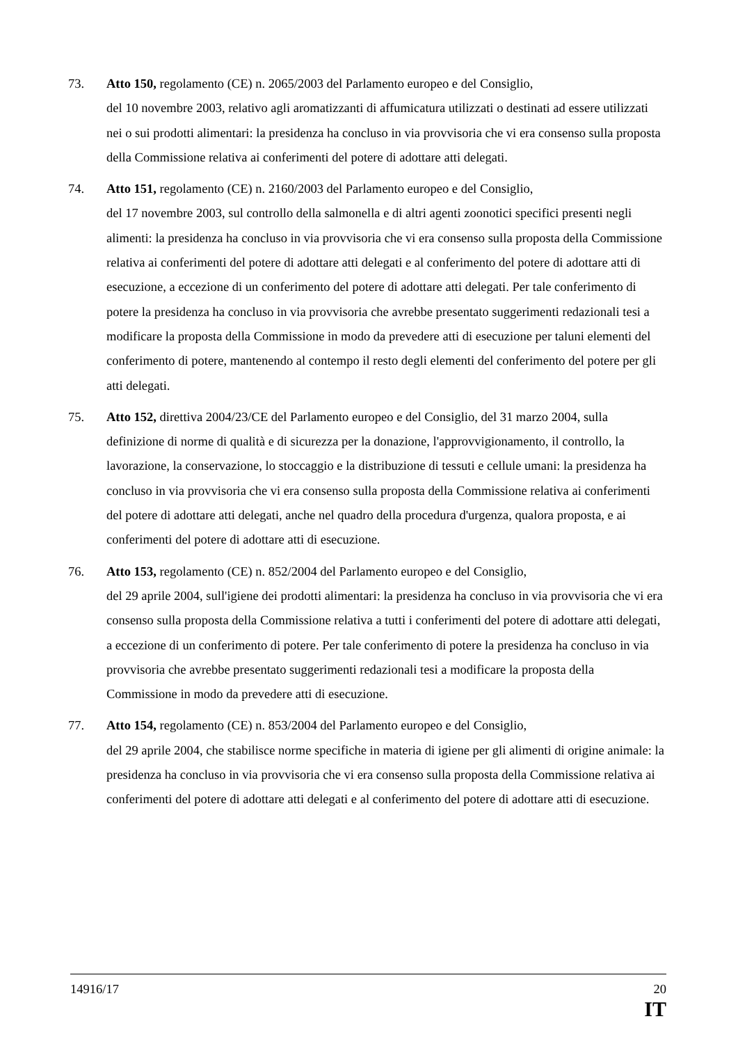73. Atto 150, regolamento (CE) n. 2065/2003 del Parlamento europeo e del Consiglio,
del 10 novembre 2003, relativo agli aromatizzanti di affumicatura utilizzati o destinati ad essere utilizzati nei o sui prodotti alimentari: la presidenza ha concluso in via provvisoria che vi era consenso sulla proposta della Commissione relativa ai conferimenti del potere di adottare atti delegati.
74. Atto 151, regolamento (CE) n. 2160/2003 del Parlamento europeo e del Consiglio,
del 17 novembre 2003, sul controllo della salmonella e di altri agenti zoonotici specifici presenti negli alimenti: la presidenza ha concluso in via provvisoria che vi era consenso sulla proposta della Commissione relativa ai conferimenti del potere di adottare atti delegati e al conferimento del potere di adottare atti di esecuzione, a eccezione di un conferimento del potere di adottare atti delegati. Per tale conferimento di potere la presidenza ha concluso in via provvisoria che avrebbe presentato suggerimenti redazionali tesi a modificare la proposta della Commissione in modo da prevedere atti di esecuzione per taluni elementi del conferimento di potere, mantenendo al contempo il resto degli elementi del conferimento del potere per gli atti delegati.
75. Atto 152, direttiva 2004/23/CE del Parlamento europeo e del Consiglio, del 31 marzo 2004, sulla definizione di norme di qualità e di sicurezza per la donazione, l'approvvigionamento, il controllo, la lavorazione, la conservazione, lo stoccaggio e la distribuzione di tessuti e cellule umani: la presidenza ha concluso in via provvisoria che vi era consenso sulla proposta della Commissione relativa ai conferimenti del potere di adottare atti delegati, anche nel quadro della procedura d'urgenza, qualora proposta, e ai conferimenti del potere di adottare atti di esecuzione.
76. Atto 153, regolamento (CE) n. 852/2004 del Parlamento europeo e del Consiglio,
del 29 aprile 2004, sull'igiene dei prodotti alimentari: la presidenza ha concluso in via provvisoria che vi era consenso sulla proposta della Commissione relativa a tutti i conferimenti del potere di adottare atti delegati, a eccezione di un conferimento di potere. Per tale conferimento di potere la presidenza ha concluso in via provvisoria che avrebbe presentato suggerimenti redazionali tesi a modificare la proposta della Commissione in modo da prevedere atti di esecuzione.
77. Atto 154, regolamento (CE) n. 853/2004 del Parlamento europeo e del Consiglio,
del 29 aprile 2004, che stabilisce norme specifiche in materia di igiene per gli alimenti di origine animale: la presidenza ha concluso in via provvisoria che vi era consenso sulla proposta della Commissione relativa ai conferimenti del potere di adottare atti delegati e al conferimento del potere di adottare atti di esecuzione.
14916/17 20
IT